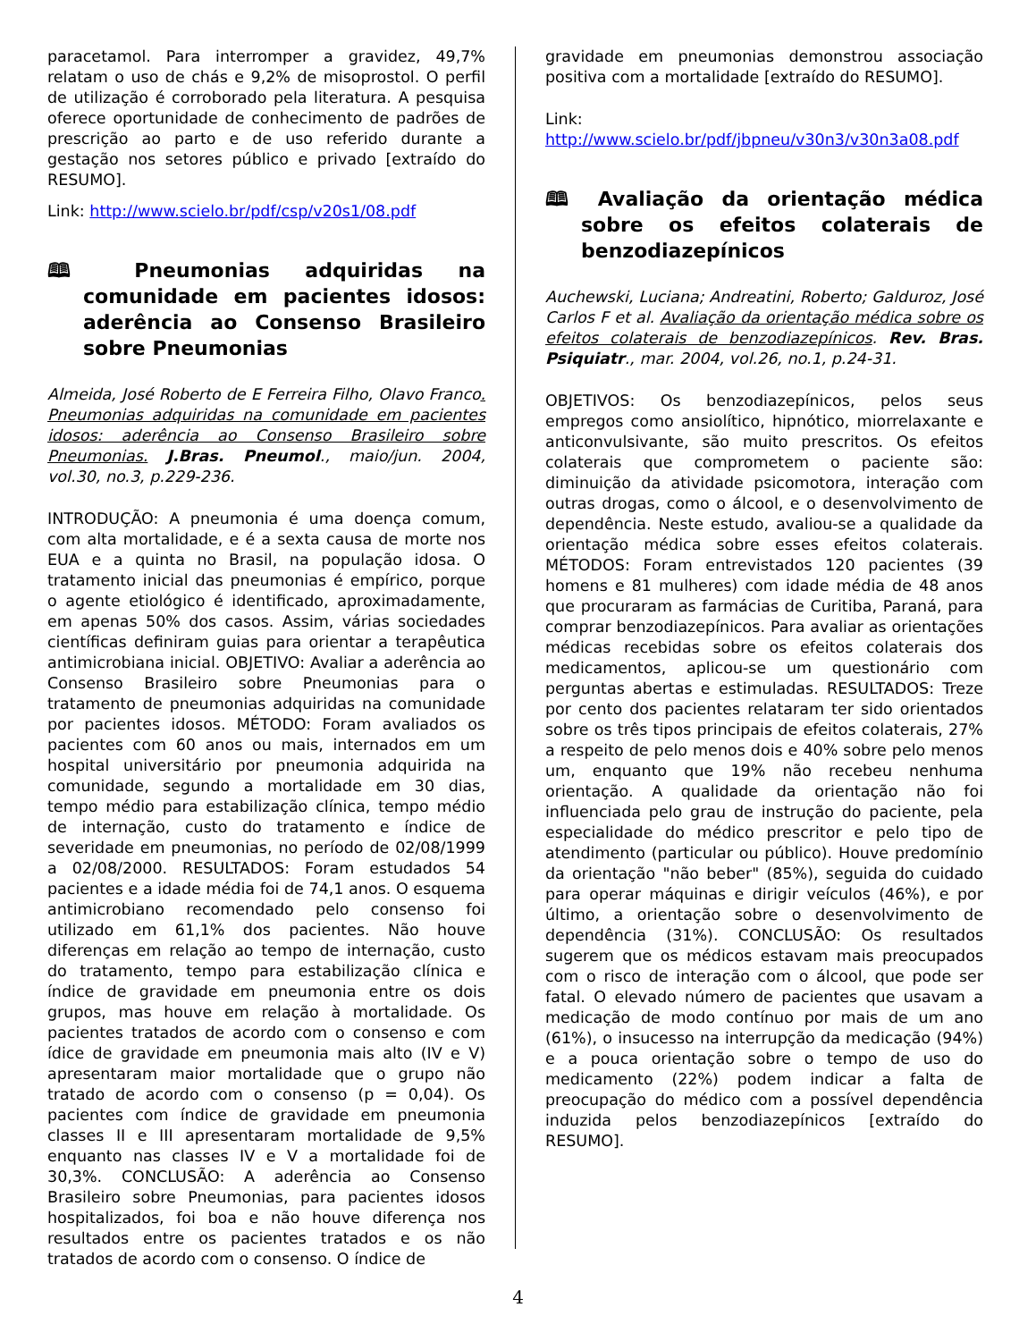paracetamol. Para interromper a gravidez, 49,7% relatam o uso de chás e 9,2% de misoprostol. O perfil de utilização é corroborado pela literatura. A pesquisa oferece oportunidade de conhecimento de padrões de prescrição ao parto e de uso referido durante a gestação nos setores público e privado [extraído do RESUMO].
Link: http://www.scielo.br/pdf/csp/v20s1/08.pdf
🕮 Pneumonias adquiridas na comunidade em pacientes idosos: aderência ao Consenso Brasileiro sobre Pneumonias
Almeida, José Roberto de E Ferreira Filho, Olavo Franco. Pneumonias adquiridas na comunidade em pacientes idosos: aderência ao Consenso Brasileiro sobre Pneumonias. J.Bras. Pneumol., maio/jun. 2004, vol.30, no.3, p.229-236.
INTRODUÇÃO: A pneumonia é uma doença comum, com alta mortalidade, e é a sexta causa de morte nos EUA e a quinta no Brasil, na população idosa. O tratamento inicial das pneumonias é empírico, porque o agente etiológico é identificado, aproximadamente, em apenas 50% dos casos. Assim, várias sociedades científicas definiram guias para orientar a terapêutica antimicrobiana inicial. OBJETIVO: Avaliar a aderência ao Consenso Brasileiro sobre Pneumonias para o tratamento de pneumonias adquiridas na comunidade por pacientes idosos. MÉTODO: Foram avaliados os pacientes com 60 anos ou mais, internados em um hospital universitário por pneumonia adquirida na comunidade, segundo a mortalidade em 30 dias, tempo médio para estabilização clínica, tempo médio de internação, custo do tratamento e índice de severidade em pneumonias, no período de 02/08/1999 a 02/08/2000. RESULTADOS: Foram estudados 54 pacientes e a idade média foi de 74,1 anos. O esquema antimicrobiano recomendado pelo consenso foi utilizado em 61,1% dos pacientes. Não houve diferenças em relação ao tempo de internação, custo do tratamento, tempo para estabilização clínica e índice de gravidade em pneumonia entre os dois grupos, mas houve em relação à mortalidade. Os pacientes tratados de acordo com o consenso e com ídice de gravidade em pneumonia mais alto (IV e V) apresentaram maior mortalidade que o grupo não tratado de acordo com o consenso (p = 0,04). Os pacientes com índice de gravidade em pneumonia classes II e III apresentaram mortalidade de 9,5% enquanto nas classes IV e V a mortalidade foi de 30,3%. CONCLUSÃO: A aderência ao Consenso Brasileiro sobre Pneumonias, para pacientes idosos hospitalizados, foi boa e não houve diferença nos resultados entre os pacientes tratados e os não tratados de acordo com o consenso. O índice de
gravidade em pneumonias demonstrou associação positiva com a mortalidade [extraído do RESUMO].
Link:
http://www.scielo.br/pdf/jbpneu/v30n3/v30n3a08.pdf
🕮 Avaliação da orientação médica sobre os efeitos colaterais de benzodiazepínicos
Auchewski, Luciana; Andreatini, Roberto; Galduroz, José Carlos F et al. Avaliação da orientação médica sobre os efeitos colaterais de benzodiazepínicos. Rev. Bras. Psiquiatr., mar. 2004, vol.26, no.1, p.24-31.
OBJETIVOS: Os benzodiazepínicos, pelos seus empregos como ansiolítico, hipnótico, miorrelaxante e anticonvulsivante, são muito prescritos. Os efeitos colaterais que comprometem o paciente são: diminuição da atividade psicomotora, interação com outras drogas, como o álcool, e o desenvolvimento de dependência. Neste estudo, avaliou-se a qualidade da orientação médica sobre esses efeitos colaterais. MÉTODOS: Foram entrevistados 120 pacientes (39 homens e 81 mulheres) com idade média de 48 anos que procuraram as farmácias de Curitiba, Paraná, para comprar benzodiazepínicos. Para avaliar as orientações médicas recebidas sobre os efeitos colaterais dos medicamentos, aplicou-se um questionário com perguntas abertas e estimuladas. RESULTADOS: Treze por cento dos pacientes relataram ter sido orientados sobre os três tipos principais de efeitos colaterais, 27% a respeito de pelo menos dois e 40% sobre pelo menos um, enquanto que 19% não recebeu nenhuma orientação. A qualidade da orientação não foi influenciada pelo grau de instrução do paciente, pela especialidade do médico prescritor e pelo tipo de atendimento (particular ou público). Houve predomínio da orientação "não beber" (85%), seguida do cuidado para operar máquinas e dirigir veículos (46%), e por último, a orientação sobre o desenvolvimento de dependência (31%). CONCLUSÃO: Os resultados sugerem que os médicos estavam mais preocupados com o risco de interação com o álcool, que pode ser fatal. O elevado número de pacientes que usavam a medicação de modo contínuo por mais de um ano (61%), o insucesso na interrupção da medicação (94%) e a pouca orientação sobre o tempo de uso do medicamento (22%) podem indicar a falta de preocupação do médico com a possível dependência induzida pelos benzodiazepínicos [extraído do RESUMO].
4